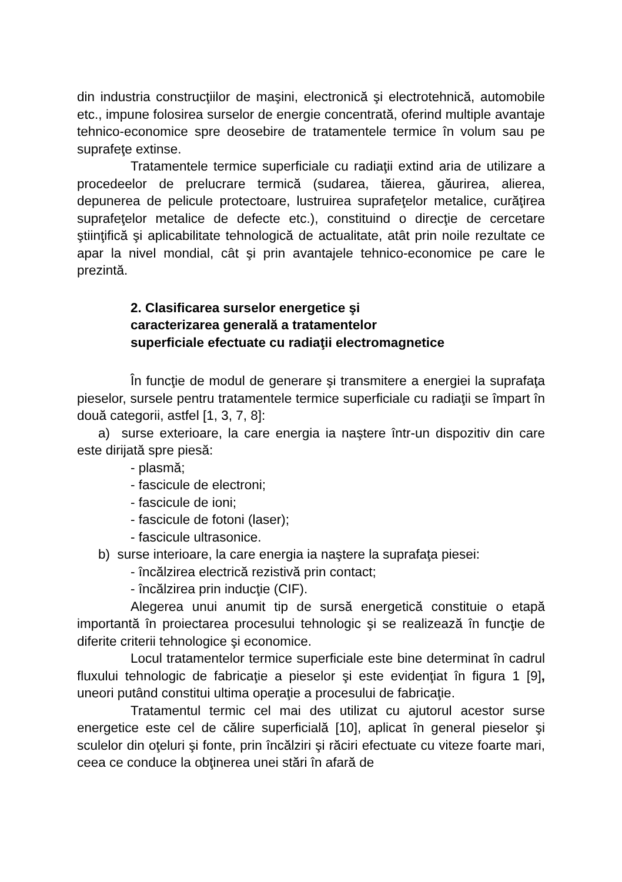din industria construcţiilor de maşini, electronică şi electrotehnică, automobile etc., impune folosirea surselor de energie concentrată, oferind multiple avantaje tehnico-economice spre deosebire de tratamentele termice în volum sau pe suprafeţe extinse.
Tratamentele termice superficiale cu radiaţii extind aria de utilizare a procedeelor de prelucrare termică (sudarea, tăierea, găurirea, alierea, depunerea de pelicule protectoare, lustruirea suprafeţelor metalice, curăţirea suprafeţelor metalice de defecte etc.), constituind o direcţie de cercetare ştiinţifică şi aplicabilitate tehnologică de actualitate, atât prin noile rezultate ce apar la nivel mondial, cât şi prin avantajele tehnico-economice pe care le prezintă.
2. Clasificarea surselor energetice şi
caracterizarea generală a tratamentelor
superficiale efectuate cu radiaţii electromagnetice
În funcţie de modul de generare şi transmitere a energiei la suprafaţa pieselor, sursele pentru tratamentele termice superficiale cu radiaţii se împart în două categorii, astfel [1, 3, 7, 8]:
a) surse exterioare, la care energia ia naştere într-un dispozitiv din care este dirijată spre piesă:
- plasmă;
- fascicule de electroni;
- fascicule de ioni;
- fascicule de fotoni (laser);
- fascicule ultrasonice.
b) surse interioare, la care energia ia naştere la suprafaţa piesei:
- încălzirea electrică rezistivă prin contact;
- încălzirea prin inducţie (CIF).
Alegerea unui anumit tip de sursă energetică constituie o etapă importantă în proiectarea procesului tehnologic şi se realizează în funcţie de diferite criterii tehnologice şi economice.
Locul tratamentelor termice superficiale este bine determinat în cadrul fluxului tehnologic de fabricaţie a pieselor şi este evidenţiat în figura 1 [9], uneori putând constitui ultima operaţie a procesului de fabricaţie.
Tratamentul termic cel mai des utilizat cu ajutorul acestor surse energetice este cel de călire superficială [10], aplicat în general pieselor şi sculelor din oţeluri şi fonte, prin încălziri şi răciri efectuate cu viteze foarte mari, ceea ce conduce la obţinerea unei stări în afară de